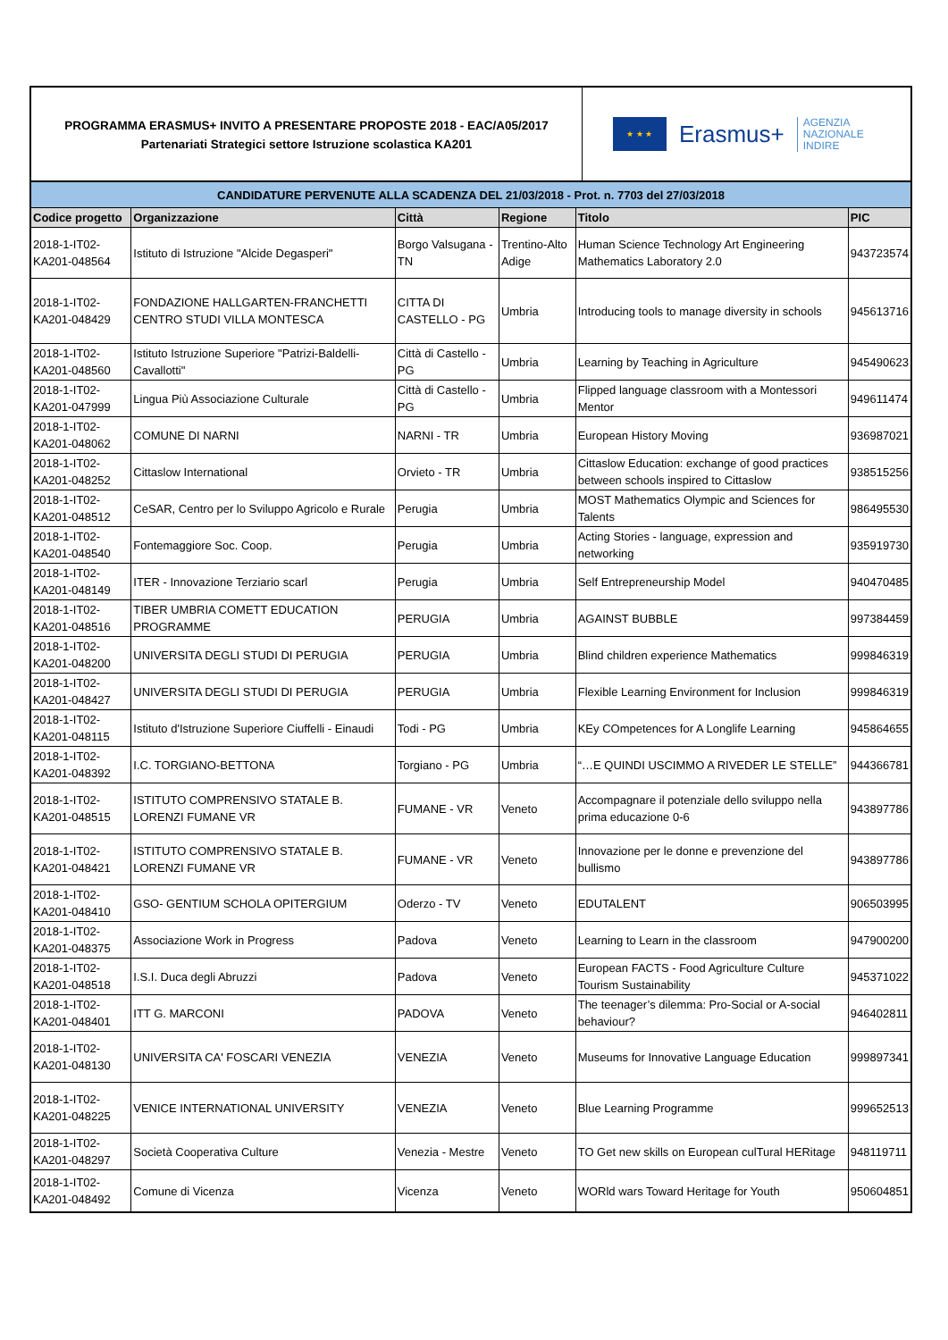PROGRAMMA ERASMUS+ INVITO A PRESENTARE PROPOSTE 2018 - EAC/A05/2017
Partenariati Strategici settore Istruzione scolastica KA201
★ ★ ★
Erasmus+ AGENZIA
NAZIONALE
INDIRE
| CANDIDATURE PERVENUTE ALLA SCADENZA DEL 21/03/2018 - Prot. n. 7703 del 27/03/2018 | | | | | |
| --- | --- | --- | --- | --- | --- |
| Codice progetto | Organizzazione | Città | Regione | Titolo | PIC |
| 2018-1-IT02-KA201-048564 | Istituto di Istruzione "Alcide Degasperi" | Borgo Valsugana - TN | Trentino-Alto Adige | Human Science Technology Art Engineering Mathematics Laboratory 2.0 | 943723574 |
| 2018-1-IT02-KA201-048429 | FONDAZIONE HALLGARTEN-FRANCHETTI CENTRO STUDI VILLA MONTESCA | CITTA DI CASTELLO - PG | Umbria | Introducing tools to manage diversity in schools | 945613716 |
| 2018-1-IT02-KA201-048560 | Istituto Istruzione Superiore "Patrizi-Baldelli-Cavallotti" | Città di Castello - PG | Umbria | Learning by Teaching in Agriculture | 945490623 |
| 2018-1-IT02-KA201-047999 | Lingua Più Associazione Culturale | Città di Castello - PG | Umbria | Flipped language classroom with a Montessori Mentor | 949611474 |
| 2018-1-IT02-KA201-048062 | COMUNE DI NARNI | NARNI - TR | Umbria | European History Moving | 936987021 |
| 2018-1-IT02-KA201-048252 | Cittaslow International | Orvieto - TR | Umbria | Cittaslow Education: exchange of good practices between schools inspired to Cittaslow | 938515256 |
| 2018-1-IT02-KA201-048512 | CeSAR, Centro per lo Sviluppo Agricolo e Rurale | Perugia | Umbria | MOST Mathematics Olympic and Sciences for Talents | 986495530 |
| 2018-1-IT02-KA201-048540 | Fontemaggiore Soc. Coop. | Perugia | Umbria | Acting Stories - language, expression and networking | 935919730 |
| 2018-1-IT02-KA201-048149 | ITER - Innovazione Terziario scarl | Perugia | Umbria | Self Entrepreneurship Model | 940470485 |
| 2018-1-IT02-KA201-048516 | TIBER UMBRIA COMETT EDUCATION PROGRAMME | PERUGIA | Umbria | AGAINST BUBBLE | 997384459 |
| 2018-1-IT02-KA201-048200 | UNIVERSITA DEGLI STUDI DI PERUGIA | PERUGIA | Umbria | Blind children experience Mathematics | 999846319 |
| 2018-1-IT02-KA201-048427 | UNIVERSITA DEGLI STUDI DI PERUGIA | PERUGIA | Umbria | Flexible Learning Environment for Inclusion | 999846319 |
| 2018-1-IT02-KA201-048115 | Istituto d'Istruzione Superiore Ciuffelli - Einaudi | Todi - PG | Umbria | KEy COmpetences for A Longlife Learning | 945864655 |
| 2018-1-IT02-KA201-048392 | I.C. TORGIANO-BETTONA | Torgiano - PG | Umbria | “…E QUINDI USCIMMO A RIVEDER LE STELLE” | 944366781 |
| 2018-1-IT02-KA201-048515 | ISTITUTO COMPRENSIVO STATALE B. LORENZI FUMANE VR | FUMANE - VR | Veneto | Accompagnare il potenziale dello sviluppo nella prima educazione 0-6 | 943897786 |
| 2018-1-IT02-KA201-048421 | ISTITUTO COMPRENSIVO STATALE B. LORENZI FUMANE VR | FUMANE - VR | Veneto | Innovazione per le donne e prevenzione del bullismo | 943897786 |
| 2018-1-IT02-KA201-048410 | GSO- GENTIUM SCHOLA OPITERGIUM | Oderzo - TV | Veneto | EDUTALENT | 906503995 |
| 2018-1-IT02-KA201-048375 | Associazione Work in Progress | Padova | Veneto | Learning to Learn in the classroom | 947900200 |
| 2018-1-IT02-KA201-048518 | I.S.I. Duca degli Abruzzi | Padova | Veneto | European FACTS - Food Agriculture Culture Tourism Sustainability | 945371022 |
| 2018-1-IT02-KA201-048401 | ITT G. MARCONI | PADOVA | Veneto | The teenager’s dilemma: Pro-Social or A-social behaviour? | 946402811 |
| 2018-1-IT02-KA201-048130 | UNIVERSITA CA' FOSCARI VENEZIA | VENEZIA | Veneto | Museums for Innovative Language Education | 999897341 |
| 2018-1-IT02-KA201-048225 | VENICE INTERNATIONAL UNIVERSITY | VENEZIA | Veneto | Blue Learning Programme | 999652513 |
| 2018-1-IT02-KA201-048297 | Società Cooperativa Culture | Venezia - Mestre | Veneto | TO Get new skills on European culTural HERitage | 948119711 |
| 2018-1-IT02-KA201-048492 | Comune di Vicenza | Vicenza | Veneto | WORld wars Toward Heritage for Youth | 950604851 |